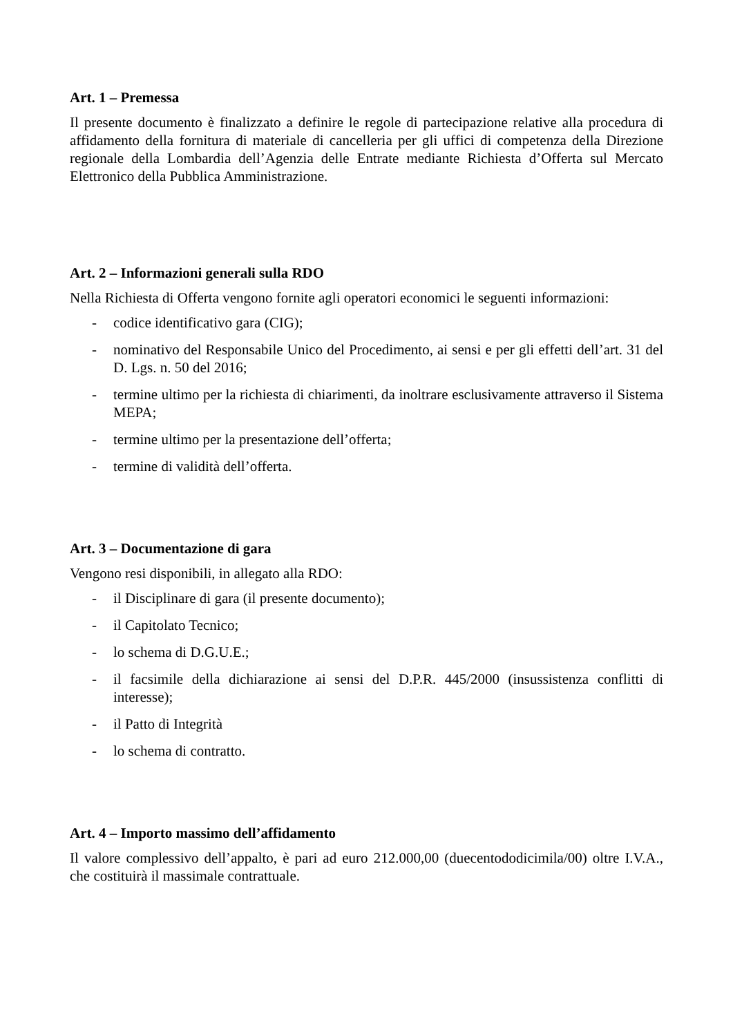Art. 1 – Premessa
Il presente documento è finalizzato a definire le regole di partecipazione relative alla procedura di affidamento della fornitura di materiale di cancelleria per gli uffici di competenza della Direzione regionale della Lombardia dell’Agenzia delle Entrate mediante Richiesta d’Offerta sul Mercato Elettronico della Pubblica Amministrazione.
Art. 2 – Informazioni generali sulla RDO
Nella Richiesta di Offerta vengono fornite agli operatori economici le seguenti informazioni:
- codice identificativo gara (CIG);
- nominativo del Responsabile Unico del Procedimento, ai sensi e per gli effetti dell’art. 31 del D. Lgs. n. 50 del 2016;
- termine ultimo per la richiesta di chiarimenti, da inoltrare esclusivamente attraverso il Sistema MEPA;
- termine ultimo per la presentazione dell’offerta;
- termine di validità dell’offerta.
Art. 3 – Documentazione di gara
Vengono resi disponibili, in allegato alla RDO:
- il Disciplinare di gara (il presente documento);
- il Capitolato Tecnico;
- lo schema di D.G.U.E.;
- il facsimile della dichiarazione ai sensi del D.P.R. 445/2000 (insussistenza conflitti di interesse);
- il Patto di Integrità
- lo schema di contratto.
Art. 4 – Importo massimo dell’affidamento
Il valore complessivo dell’appalto, è pari ad euro 212.000,00 (duecentododicimila/00) oltre I.V.A., che costituirà il massimale contrattuale.